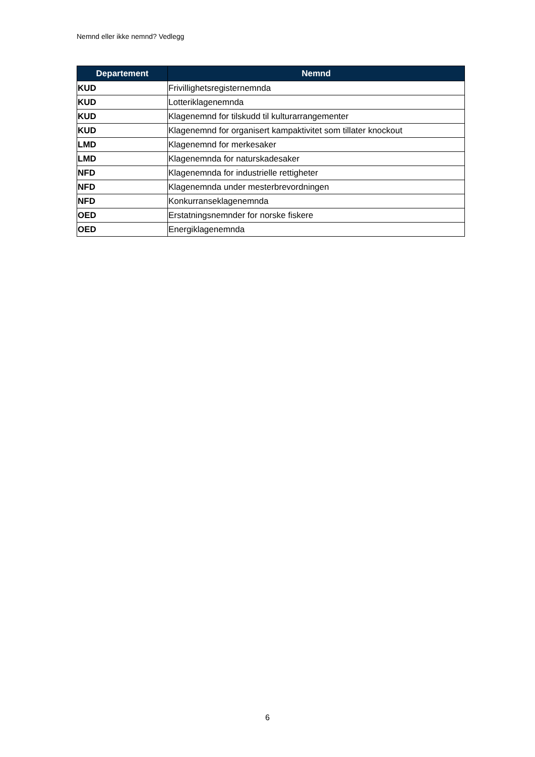Nemnd eller ikke nemnd? Vedlegg
| Departement | Nemnd |
| --- | --- |
| KUD | Frivillighetsregisternemnda |
| KUD | Lotteriklagenemnda |
| KUD | Klagenemnd for tilskudd til kulturarrangementer |
| KUD | Klagenemnd for organisert kampaktivitet som tillater knockout |
| LMD | Klagenemnd for merkesaker |
| LMD | Klagenemnda for naturskadesaker |
| NFD | Klagenemnda for industrielle rettigheter |
| NFD | Klagenemnda under mesterbrevordningen |
| NFD | Konkurranseklagenemnda |
| OED | Erstatningsnemnder for norske fiskere |
| OED | Energiklagenemnda |
6